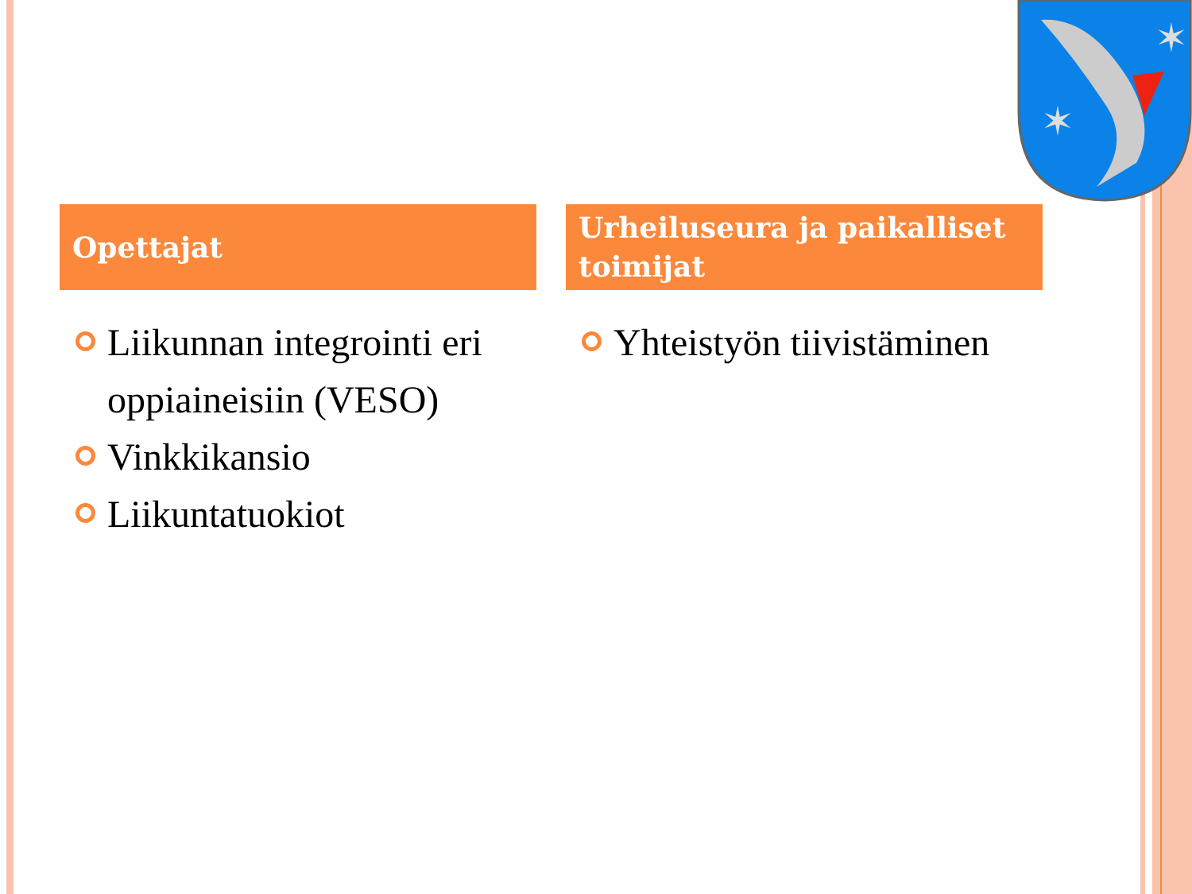✶
✶
Opettajat
Liikunnan integrointi eri oppiaineisiin (VESO)
Vinkkikansio
Liikuntatuokiot
Urheiluseura ja paikalliset toimijat
Yhteistyön tiivistäminen